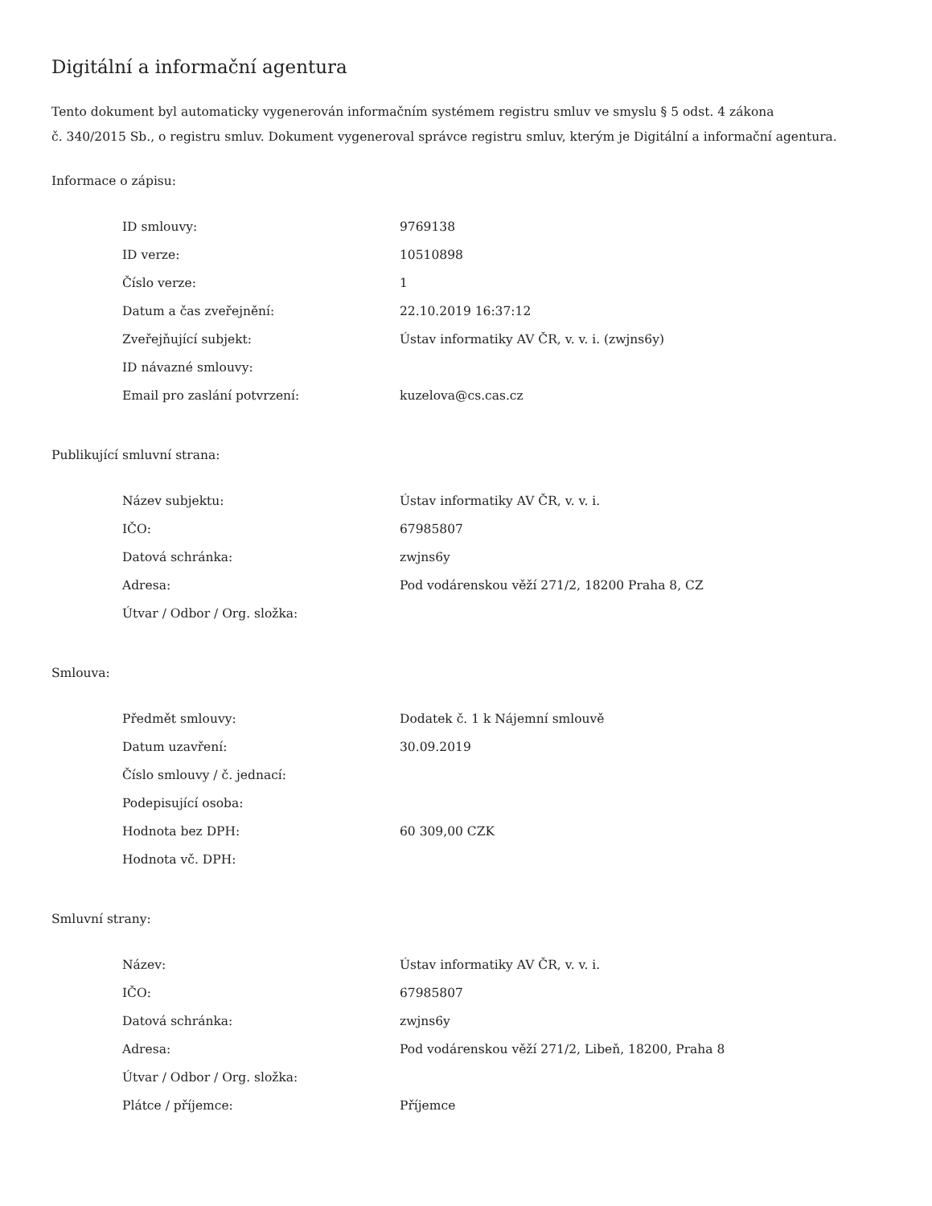Digitální a informační agentura
Tento dokument byl automaticky vygenerován informačním systémem registru smluv ve smyslu § 5 odst. 4 zákona
č. 340/2015 Sb., o registru smluv. Dokument vygeneroval správce registru smluv, kterým je Digitální a informační agentura.
Informace o zápisu:
| ID smlouvy: | 9769138 |
| ID verze: | 10510898 |
| Číslo verze: | 1 |
| Datum a čas zveřejnění: | 22.10.2019 16:37:12 |
| Zveřejňující subjekt: | Ústav informatiky AV ČR, v. v. i. (zwjns6y) |
| ID návazné smlouvy: | |
| Email pro zaslání potvrzení: | kuzelova@cs.cas.cz |
Publikující smluvní strana:
| Název subjektu: | Ústav informatiky AV ČR, v. v. i. |
| IČO: | 67985807 |
| Datová schránka: | zwjns6y |
| Adresa: | Pod vodárenskou věží 271/2, 18200 Praha 8, CZ |
| Útvar / Odbor / Org. složka: | |
Smlouva:
| Předmět smlouvy: | Dodatek č. 1 k Nájemní smlouvě |
| Datum uzavření: | 30.09.2019 |
| Číslo smlouvy / č. jednací: | |
| Podepisující osoba: | |
| Hodnota bez DPH: | 60 309,00 CZK |
| Hodnota vč. DPH: | |
Smluvní strany:
| Název: | Ústav informatiky AV ČR, v. v. i. |
| IČO: | 67985807 |
| Datová schránka: | zwjns6y |
| Adresa: | Pod vodárenskou věží 271/2, Libeň, 18200, Praha 8 |
| Útvar / Odbor / Org. složka: | |
| Plátce / příjemce: | Příjemce |